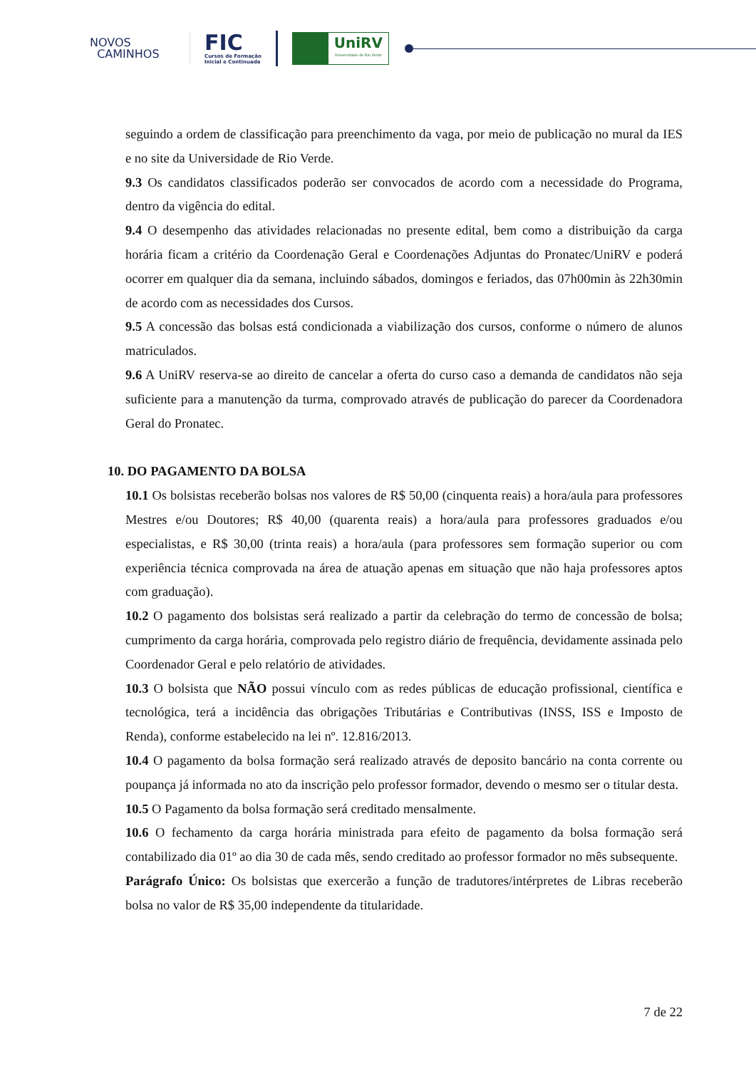NOVOS
CAMINHOS
FIC
Cursos de Formação
Inicial e Continuada
UniRV
Universidade de Rio Verde
seguindo a ordem de classificação para preenchimento da vaga, por meio de publicação no mural da IES e no site da Universidade de Rio Verde.
9.3 Os candidatos classificados poderão ser convocados de acordo com a necessidade do Programa, dentro da vigência do edital.
9.4 O desempenho das atividades relacionadas no presente edital, bem como a distribuição da carga horária ficam a critério da Coordenação Geral e Coordenações Adjuntas do Pronatec/UniRV e poderá ocorrer em qualquer dia da semana, incluindo sábados, domingos e feriados, das 07h00min às 22h30min de acordo com as necessidades dos Cursos.
9.5 A concessão das bolsas está condicionada a viabilização dos cursos, conforme o número de alunos matriculados.
9.6 A UniRV reserva-se ao direito de cancelar a oferta do curso caso a demanda de candidatos não seja suficiente para a manutenção da turma, comprovado através de publicação do parecer da Coordenadora Geral do Pronatec.
10. DO PAGAMENTO DA BOLSA
10.1 Os bolsistas receberão bolsas nos valores de R$ 50,00 (cinquenta reais) a hora/aula para professores Mestres e/ou Doutores; R$ 40,00 (quarenta reais) a hora/aula para professores graduados e/ou especialistas, e R$ 30,00 (trinta reais) a hora/aula (para professores sem formação superior ou com experiência técnica comprovada na área de atuação apenas em situação que não haja professores aptos com graduação).
10.2 O pagamento dos bolsistas será realizado a partir da celebração do termo de concessão de bolsa; cumprimento da carga horária, comprovada pelo registro diário de frequência, devidamente assinada pelo Coordenador Geral e pelo relatório de atividades.
10.3 O bolsista que NÃO possui vínculo com as redes públicas de educação profissional, científica e tecnológica, terá a incidência das obrigações Tributárias e Contributivas (INSS, ISS e Imposto de Renda), conforme estabelecido na lei nº. 12.816/2013.
10.4 O pagamento da bolsa formação será realizado através de deposito bancário na conta corrente ou poupança já informada no ato da inscrição pelo professor formador, devendo o mesmo ser o titular desta.
10.5 O Pagamento da bolsa formação será creditado mensalmente.
10.6 O fechamento da carga horária ministrada para efeito de pagamento da bolsa formação será contabilizado dia 01º ao dia 30 de cada mês, sendo creditado ao professor formador no mês subsequente.
Parágrafo Único: Os bolsistas que exercerão a função de tradutores/intérpretes de Libras receberão bolsa no valor de R$ 35,00 independente da titularidade.
7 de 22